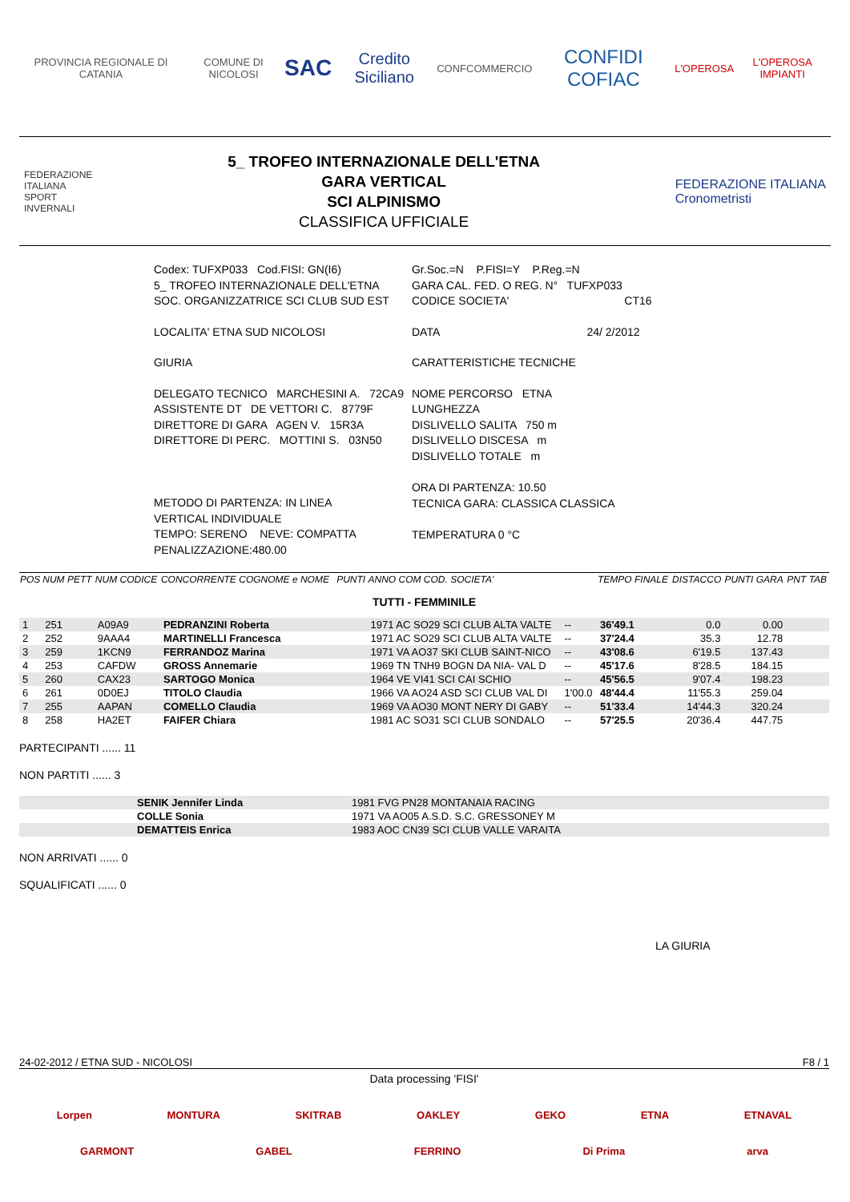PROVINCIA REGIONALE DI CATANIA COMUNE DI NICOLOSI
SAC
Credito Siciliano
CONFCOMMERCIO
CONFIDI COFIAC
L'OPEROSA L'OPEROSA IMPIANTI
FEDERAZIONE
ITALIANA
SPORT
INVERNALI
5_ TROFEO INTERNAZIONALE DELL'ETNA
GARA VERTICAL
SCI ALPINISMO
CLASSIFICA UFFICIALE
FEDERAZIONE ITALIANA
Cronometristi
| Codex: TUFXP033 Cod.FISI: GN(I6) | Gr.Soc.=N P.FISI=Y P.Reg.=N |
| 5_ TROFEO INTERNAZIONALE DELL'ETNA | GARA CAL. FED. O REG. N° TUFXP033 |
| SOC. ORGANIZZATRICE SCI CLUB SUD EST | CODICE SOCIETA' CT16 |
| LOCALITA' ETNA SUD NICOLOSI | DATA 24/ 2/2012 |
| GIURIA | CARATTERISTICHE TECNICHE |
| DELEGATO TECNICO MARCHESINI A. 72CA9 ASSISTENTE DT DE VETTORI C. 8779F DIRETTORE DI GARA AGEN V. 15R3A DIRETTORE DI PERC. MOTTINI S. 03N50 | NOME PERCORSO ETNA LUNGHEZZA DISLIVELLO SALITA 750 m DISLIVELLO DISCESA m DISLIVELLO TOTALE m |
| METODO DI PARTENZA: IN LINEA VERTICAL INDIVIDUALE TEMPO: SERENO NEVE: COMPATTA PENALIZZAZIONE:480.00 | ORA DI PARTENZA: 10.50 TECNICA GARA: CLASSICA CLASSICA TEMPERATURA 0 °C |
| POS | NUM PETT | NUM CODICE | CONCORRENTE COGNOME e NOME | PUNTI | ANNO COM COD. SOCIETA' | | TEMPO FINALE | DISTACCO | PUNTI GARA | PNT TAB |
| --- | --- | --- | --- | --- | --- | --- | --- | --- | --- | --- |
| TUTTI - FEMMINILE | | | | | | | | | | |
| 1 | 251 | A09A9 | PEDRANZINI Roberta | | 1971 AC SO29 SCI CLUB ALTA VALTE | -- | 36'49.1 | 0.0 | 0.00 | |
| 2 | 252 | 9AAA4 | MARTINELLI Francesca | | 1971 AC SO29 SCI CLUB ALTA VALTE | -- | 37'24.4 | 35.3 | 12.78 | |
| 3 | 259 | 1KCN9 | FERRANDOZ Marina | | 1971 VA AO37 SKI CLUB SAINT-NICO | -- | 43'08.6 | 6'19.5 | 137.43 | |
| 4 | 253 | CAFDW | GROSS Annemarie | | 1969 TN TNH9 BOGN DA NIA- VAL D | -- | 45'17.6 | 8'28.5 | 184.15 | |
| 5 | 260 | CAX23 | SARTOGO Monica | | 1964 VE VI41 SCI CAI SCHIO | -- | 45'56.5 | 9'07.4 | 198.23 | |
| 6 | 261 | 0D0EJ | TITOLO Claudia | | 1966 VA AO24 ASD SCI CLUB VAL DI | 1'00.0 | 48'44.4 | 11'55.3 | 259.04 | |
| 7 | 255 | AAPAN | COMELLO Claudia | | 1969 VA AO30 MONT NERY DI GABY | -- | 51'33.4 | 14'44.3 | 320.24 | |
| 8 | 258 | HA2ET | FAIFER Chiara | | 1981 AC SO31 SCI CLUB SONDALO | -- | 57'25.5 | 20'36.4 | 447.75 | |
PARTECIPANTI ...... 11
NON PARTITI ...... 3
| | SENIK Jennifer Linda | 1981 FVG PN28 MONTANAIA RACING |
| | COLLE Sonia | 1971 VA AO05 A.S.D. S.C. GRESSONEY M |
| | DEMATTEIS Enrica | 1983 AOC CN39 SCI CLUB VALLE VARAITA |
NON ARRIVATI ...... 0
SQUALIFICATI ...... 0
LA GIURIA
24-02-2012 / ETNA SUD - NICOLOSI F8 / 1
Data processing 'FISI'
Lorpen MONTURA SKITRAB OAKLEY GEKO ETNA ETNAVAL
GARMONT GABEL FERRINO Di Prima arva